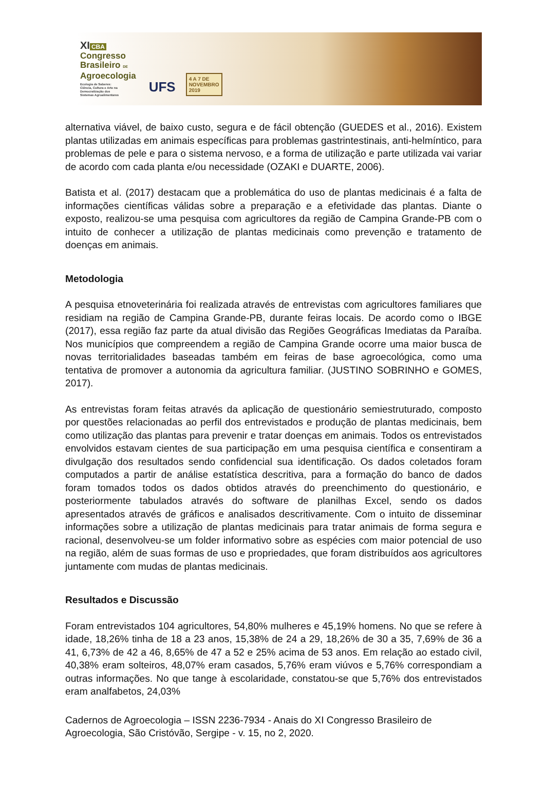XI CBA
Congresso
Brasileiro DE
Agroecologia
Ecologia de Saberes:
Ciência, Cultura e Arte na
Democratização dos
Sistemas Agroalimentares
UFS
4 A 7 DE
NOVEMBRO
2019
alternativa viável, de baixo custo, segura e de fácil obtenção (GUEDES et al., 2016). Existem plantas utilizadas em animais específicas para problemas gastrintestinais, anti-helmíntico, para problemas de pele e para o sistema nervoso, e a forma de utilização e parte utilizada vai variar de acordo com cada planta e/ou necessidade (OZAKI e DUARTE, 2006).
Batista et al. (2017) destacam que a problemática do uso de plantas medicinais é a falta de informações científicas válidas sobre a preparação e a efetividade das plantas. Diante o exposto, realizou-se uma pesquisa com agricultores da região de Campina Grande-PB com o intuito de conhecer a utilização de plantas medicinais como prevenção e tratamento de doenças em animais.
Metodologia
A pesquisa etnoveterinária foi realizada através de entrevistas com agricultores familiares que residiam na região de Campina Grande-PB, durante feiras locais. De acordo como o IBGE (2017), essa região faz parte da atual divisão das Regiões Geográficas Imediatas da Paraíba. Nos municípios que compreendem a região de Campina Grande ocorre uma maior busca de novas territorialidades baseadas também em feiras de base agroecológica, como uma tentativa de promover a autonomia da agricultura familiar. (JUSTINO SOBRINHO e GOMES, 2017).
As entrevistas foram feitas através da aplicação de questionário semiestruturado, composto por questões relacionadas ao perfil dos entrevistados e produção de plantas medicinais, bem como utilização das plantas para prevenir e tratar doenças em animais. Todos os entrevistados envolvidos estavam cientes de sua participação em uma pesquisa científica e consentiram a divulgação dos resultados sendo confidencial sua identificação. Os dados coletados foram computados a partir de análise estatística descritiva, para a formação do banco de dados foram tomados todos os dados obtidos através do preenchimento do questionário, e posteriormente tabulados através do software de planilhas Excel, sendo os dados apresentados através de gráficos e analisados descritivamente. Com o intuito de disseminar informações sobre a utilização de plantas medicinais para tratar animais de forma segura e racional, desenvolveu-se um folder informativo sobre as espécies com maior potencial de uso na região, além de suas formas de uso e propriedades, que foram distribuídos aos agricultores juntamente com mudas de plantas medicinais.
Resultados e Discussão
Foram entrevistados 104 agricultores, 54,80% mulheres e 45,19% homens. No que se refere à idade, 18,26% tinha de 18 a 23 anos, 15,38% de 24 a 29, 18,26% de 30 a 35, 7,69% de 36 a 41, 6,73% de 42 a 46, 8,65% de 47 a 52 e 25% acima de 53 anos. Em relação ao estado civil, 40,38% eram solteiros, 48,07% eram casados, 5,76% eram viúvos e 5,76% correspondiam a outras informações. No que tange à escolaridade, constatou-se que 5,76% dos entrevistados eram analfabetos, 24,03%
Cadernos de Agroecologia – ISSN 2236-7934 - Anais do XI Congresso Brasileiro de Agroecologia, São Cristóvão, Sergipe - v. 15, no 2, 2020.